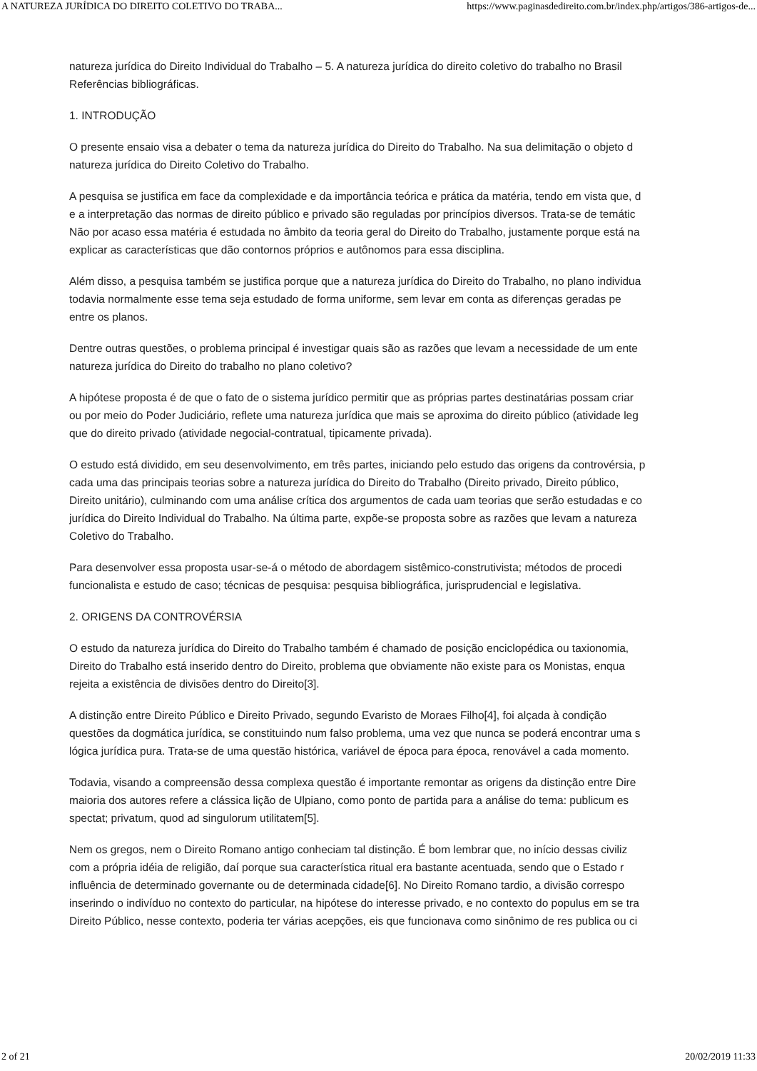A NATUREZA JURÍDICA DO DIREITO COLETIVO DO TRABA... https://www.paginasdedireito.com.br/index.php/artigos/386-artigos-de...
natureza jurídica do Direito Individual do Trabalho – 5. A natureza jurídica do direito coletivo do trabalho no Brasil
Referências bibliográficas.
1. INTRODUÇÃO
O presente ensaio visa a debater o tema da natureza jurídica do Direito do Trabalho. Na sua delimitação o objeto d
natureza jurídica do Direito Coletivo do Trabalho.
A pesquisa se justifica em face da complexidade e da importância teórica e prática da matéria, tendo em vista que, d
e a interpretação das normas de direito público e privado são reguladas por princípios diversos. Trata-se de temátic
Não por acaso essa matéria é estudada no âmbito da teoria geral do Direito do Trabalho, justamente porque está na
explicar as características que dão contornos próprios e autônomos para essa disciplina.
Além disso, a pesquisa também se justifica porque que a natureza jurídica do Direito do Trabalho, no plano individua
todavia normalmente esse tema seja estudado de forma uniforme, sem levar em conta as diferenças geradas pe
entre os planos.
Dentre outras questões, o problema principal é investigar quais são as razões que levam a necessidade de um ente
natureza jurídica do Direito do trabalho no plano coletivo?
A hipótese proposta é de que o fato de o sistema jurídico permitir que as próprias partes destinatárias possam criar
ou por meio do Poder Judiciário, reflete uma natureza jurídica que mais se aproxima do direito público (atividade leg
que do direito privado (atividade negocial-contratual, tipicamente privada).
O estudo está dividido, em seu desenvolvimento, em três partes, iniciando pelo estudo das origens da controvérsia, p
cada uma das principais teorias sobre a natureza jurídica do Direito do Trabalho (Direito privado, Direito público,
Direito unitário), culminando com uma análise crítica dos argumentos de cada uam teorias que serão estudadas e co
jurídica do Direito Individual do Trabalho. Na última parte, expõe-se proposta sobre as razões que levam a natureza
Coletivo do Trabalho.
Para desenvolver essa proposta usar-se-á o método de abordagem sistêmico-construtivista; métodos de procedi
funcionalista e estudo de caso; técnicas de pesquisa: pesquisa bibliográfica, jurisprudencial e legislativa.
2. ORIGENS DA CONTROVÉRSIA
O estudo da natureza jurídica do Direito do Trabalho também é chamado de posição enciclopédica ou taxionomia,
Direito do Trabalho está inserido dentro do Direito, problema que obviamente não existe para os Monistas, enqua
rejeita a existência de divisões dentro do Direito[3].
A distinção entre Direito Público e Direito Privado, segundo Evaristo de Moraes Filho[4], foi alçada à condição
questões da dogmática jurídica, se constituindo num falso problema, uma vez que nunca se poderá encontrar uma s
lógica jurídica pura. Trata-se de uma questão histórica, variável de época para época, renovável a cada momento.
Todavia, visando a compreensão dessa complexa questão é importante remontar as origens da distinção entre Dire
maioria dos autores refere a clássica lição de Ulpiano, como ponto de partida para a análise do tema: publicum es
spectat; privatum, quod ad singulorum utilitatem[5].
Nem os gregos, nem o Direito Romano antigo conheciam tal distinção. É bom lembrar que, no início dessas civiliz
com a própria idéia de religião, daí porque sua característica ritual era bastante acentuada, sendo que o Estado r
influência de determinado governante ou de determinada cidade[6]. No Direito Romano tardio, a divisão correspo
inserindo o indivíduo no contexto do particular, na hipótese do interesse privado, e no contexto do populus em se tra
Direito Público, nesse contexto, poderia ter várias acepções, eis que funcionava como sinônimo de res publica ou ci
2 of 21 20/02/2019 11:33